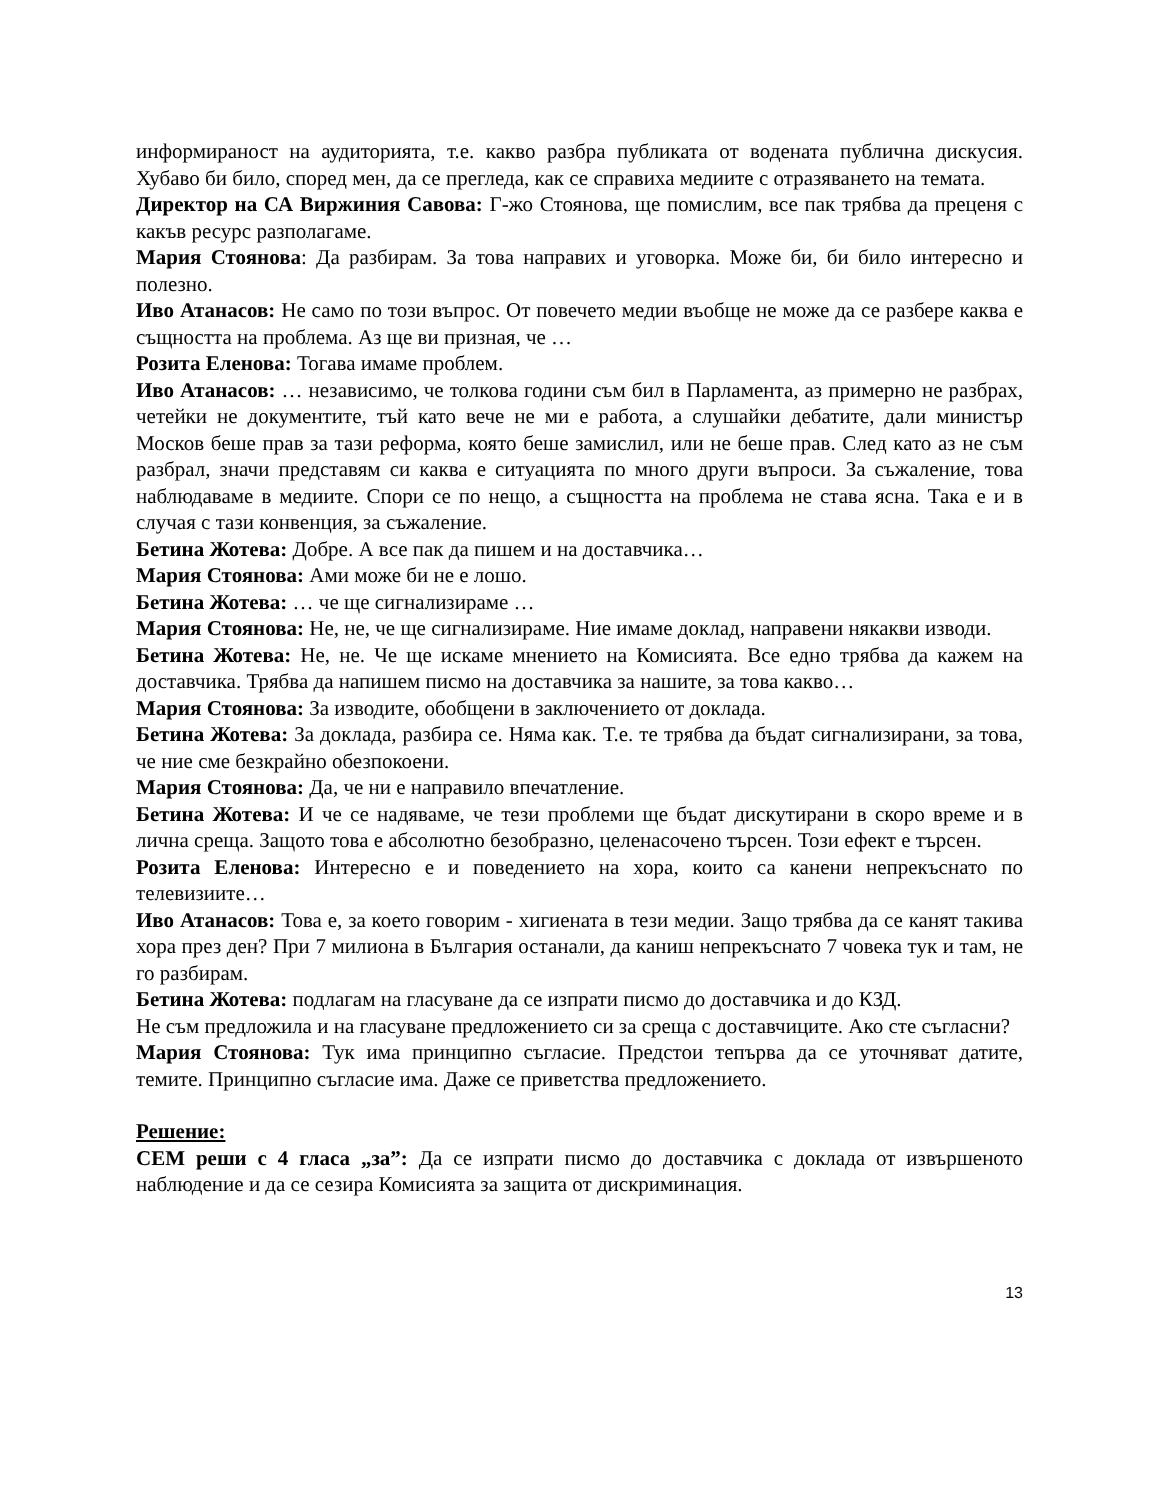информираност на аудиторията, т.е. какво разбра публиката от водената публична дискусия. Хубаво би било, според мен, да се прегледа, как се справиха медиите с отразяването на темата.
Директор на СА Виржиния Савова: Г-жо Стоянова, ще помислим, все пак трябва да преценя с какъв ресурс разполагаме.
Мария Стоянова: Да разбирам. За това направих и уговорка. Може би, би било интересно и полезно.
Иво Атанасов: Не само по този въпрос. От повечето медии въобще не може да се разбере каква е същността на проблема. Аз ще ви призная, че …
Розита Еленова: Тогава имаме проблем.
Иво Атанасов: … независимо, че толкова години съм бил в Парламента, аз примерно не разбрах, четейки не документите, тъй като вече не ми е работа, а слушайки дебатите, дали министър Москов беше прав за тази реформа, която беше замислил, или не беше прав. След като аз не съм разбрал, значи представям си каква е ситуацията по много други въпроси. За съжаление, това наблюдаваме в медиите. Спори се по нещо, а същността на проблема не става ясна. Така е и в случая с тази конвенция, за съжаление.
Бетина Жотева: Добре. А все пак да пишем и на доставчика…
Мария Стоянова: Ами може би не е лошо.
Бетина Жотева: … че ще сигнализираме …
Мария Стоянова: Не, не, че ще сигнализираме. Ние имаме доклад, направени някакви изводи.
Бетина Жотева: Не, не. Че ще искаме мнението на Комисията. Все едно трябва да кажем на доставчика. Трябва да напишем писмо на доставчика за нашите, за това какво…
Мария Стоянова: За изводите, обобщени в заключението от доклада.
Бетина Жотева: За доклада, разбира се. Няма как. Т.е. те трябва да бъдат сигнализирани, за това, че ние сме безкрайно обезпокоени.
Мария Стоянова: Да, че ни е направило впечатление.
Бетина Жотева: И че се надяваме, че тези проблеми ще бъдат дискутирани в скоро време и в лична среща. Защото това е абсолютно безобразно, целенасочено търсен. Този ефект е търсен.
Розита Еленова: Интересно е и поведението на хора, които са канени непрекъснато по телевизиите…
Иво Атанасов: Това е, за което говорим - хигиената в тези медии. Защо трябва да се канят такива хора през ден? При 7 милиона в България останали, да каниш непрекъснато 7 човека тук и там, не го разбирам.
Бетина Жотева: подлагам на гласуване да се изпрати писмо до доставчика и до КЗД.
Не съм предложила и на гласуване предложението си за среща с доставчиците. Ако сте съгласни?
Мария Стоянова: Тук има принципно съгласие. Предстои тепърва да се уточняват датите, темите. Принципно съгласие има. Даже се приветства предложението.
Решение:
СЕМ реши с 4 гласа „за”: Да се изпрати писмо до доставчика с доклада от извършеното наблюдение и да се сезира Комисията за защита от дискриминация.
13